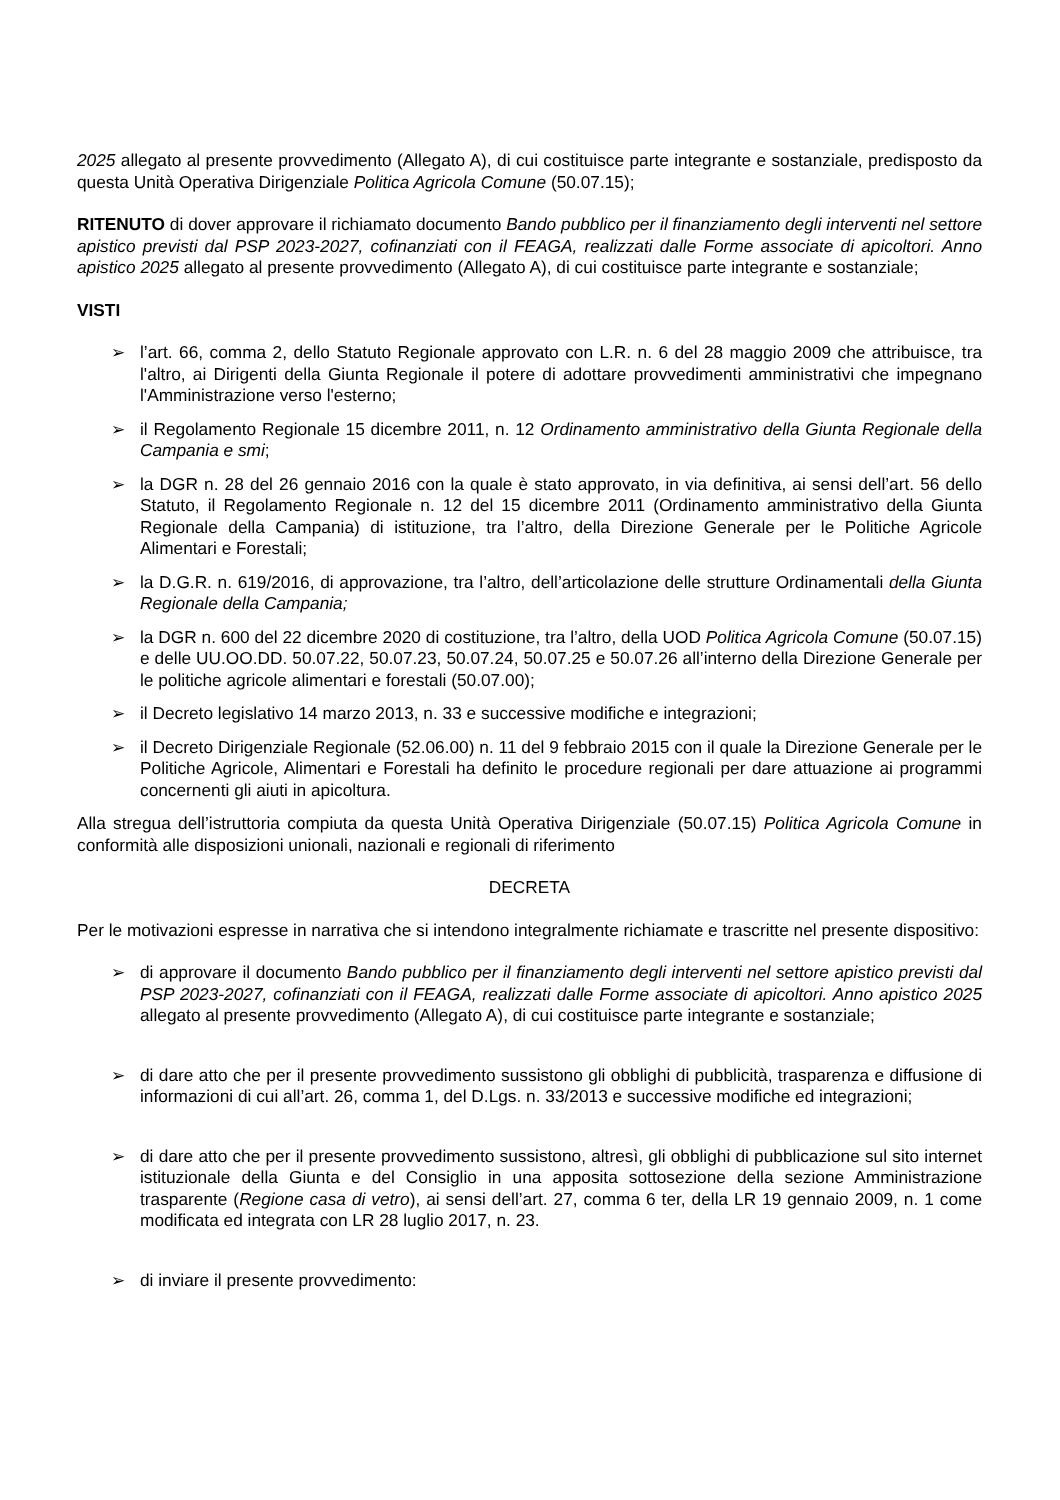2025 allegato al presente provvedimento (Allegato A), di cui costituisce parte integrante e sostanziale, predisposto da questa Unità Operativa Dirigenziale Politica Agricola Comune (50.07.15);
RITENUTO di dover approvare il richiamato documento Bando pubblico per il finanziamento degli interventi nel settore apistico previsti dal PSP 2023-2027, cofinanziati con il FEAGA, realizzati dalle Forme associate di apicoltori. Anno apistico 2025 allegato al presente provvedimento (Allegato A), di cui costituisce parte integrante e sostanziale;
VISTI
➢ l’art. 66, comma 2, dello Statuto Regionale approvato con L.R. n. 6 del 28 maggio 2009 che attribuisce, tra l'altro, ai Dirigenti della Giunta Regionale il potere di adottare provvedimenti amministrativi che impegnano l'Amministrazione verso l'esterno;
➢ il Regolamento Regionale 15 dicembre 2011, n. 12 Ordinamento amministrativo della Giunta Regionale della Campania e smi;
➢ la DGR n. 28 del 26 gennaio 2016 con la quale è stato approvato, in via definitiva, ai sensi dell’art. 56 dello Statuto, il Regolamento Regionale n. 12 del 15 dicembre 2011 (Ordinamento amministrativo della Giunta Regionale della Campania) di istituzione, tra l’altro, della Direzione Generale per le Politiche Agricole Alimentari e Forestali;
➢ la D.G.R. n. 619/2016, di approvazione, tra l’altro, dell’articolazione delle strutture Ordinamentali della Giunta Regionale della Campania;
➢ la DGR n. 600 del 22 dicembre 2020 di costituzione, tra l’altro, della UOD Politica Agricola Comune (50.07.15) e delle UU.OO.DD. 50.07.22, 50.07.23, 50.07.24, 50.07.25 e 50.07.26 all’interno della Direzione Generale per le politiche agricole alimentari e forestali (50.07.00);
➢ il Decreto legislativo 14 marzo 2013, n. 33 e successive modifiche e integrazioni;
➢ il Decreto Dirigenziale Regionale (52.06.00) n. 11 del 9 febbraio 2015 con il quale la Direzione Generale per le Politiche Agricole, Alimentari e Forestali ha definito le procedure regionali per dare attuazione ai programmi concernenti gli aiuti in apicoltura.
Alla stregua dell’istruttoria compiuta da questa Unità Operativa Dirigenziale (50.07.15) Politica Agricola Comune in conformità alle disposizioni unionali, nazionali e regionali di riferimento
DECRETA
Per le motivazioni espresse in narrativa che si intendono integralmente richiamate e trascritte nel presente dispositivo:
➢ di approvare il documento Bando pubblico per il finanziamento degli interventi nel settore apistico previsti dal PSP 2023-2027, cofinanziati con il FEAGA, realizzati dalle Forme associate di apicoltori. Anno apistico 2025 allegato al presente provvedimento (Allegato A), di cui costituisce parte integrante e sostanziale;
➢ di dare atto che per il presente provvedimento sussistono gli obblighi di pubblicità, trasparenza e diffusione di informazioni di cui all’art. 26, comma 1, del D.Lgs. n. 33/2013 e successive modifiche ed integrazioni;
➢ di dare atto che per il presente provvedimento sussistono, altresì, gli obblighi di pubblicazione sul sito internet istituzionale della Giunta e del Consiglio in una apposita sottosezione della sezione Amministrazione trasparente (Regione casa di vetro), ai sensi dell’art. 27, comma 6 ter, della LR 19 gennaio 2009, n. 1 come modificata ed integrata con LR 28 luglio 2017, n. 23.
➢ di inviare il presente provvedimento: